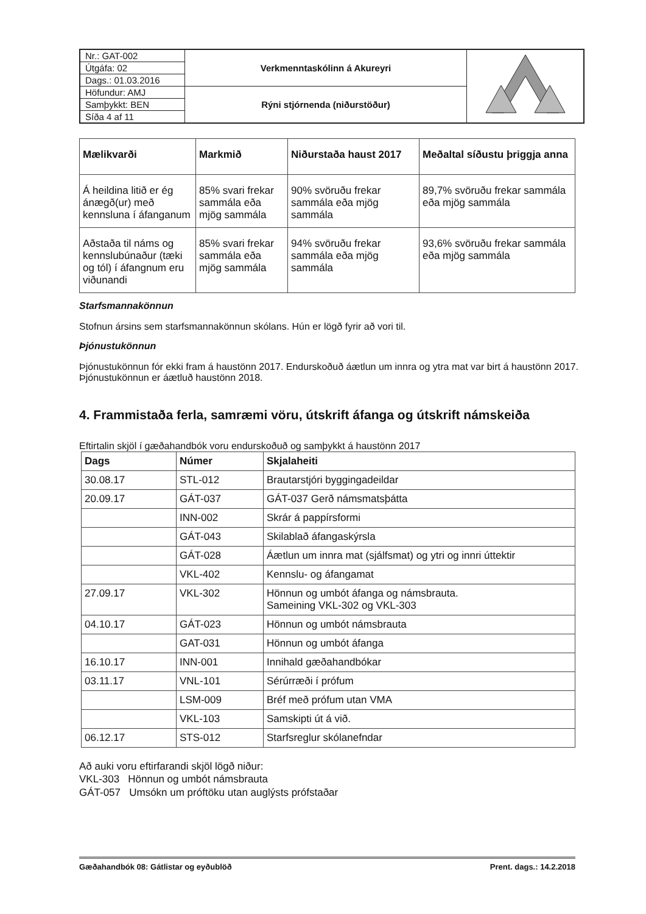| Nr.: GAT-002 | Verkmenntaskólinn á Akureyri | |
| Útgáfa: 02 | | |
| Dags.: 01.03.2016 | | |
| Höfundur: AMJ | Rýni stjórnenda (niðurstöður) | |
| Samþykkt: BEN | | |
| Síða 4 af 11 | | |
| Mælikvarði | Markmið | Niðurstaða haust 2017 | Meðaltal síðustu þriggja anna |
| --- | --- | --- | --- |
| Á heildina litið er ég ánægð(ur) með kennsluna í áfanganum | 85% svari frekar sammála eða mjög sammála | 90% svöruðu frekar sammála eða mjög sammála | 89,7% svöruðu frekar sammála eða mjög sammála |
| Aðstaða til náms og kennslubúnaður (tæki og tól) í áfangnum eru viðunandi | 85% svari frekar sammála eða mjög sammála | 94% svöruðu frekar sammála eða mjög sammála | 93,6% svöruðu frekar sammála eða mjög sammála |
Starfsmannakönnun
Stofnun ársins sem starfsmannakönnun skólans. Hún er lögð fyrir að vori til.
Þjónustukönnun
Þjónustukönnun fór ekki fram á haustönn 2017. Endurskoðuð áætlun um innra og ytra mat var birt á haustönn 2017. Þjónustukönnun er áætluð haustönn 2018.
4. Frammistaða ferla, samræmi vöru, útskrift áfanga og útskrift námskeiða
Eftirtalin skjöl í gæðahandbók voru endurskoðuð og samþykkt á haustönn 2017
| Dags | Númer | Skjalaheiti |
| --- | --- | --- |
| 30.08.17 | STL-012 | Brautarstjóri byggingadeildar |
| 20.09.17 | GÁT-037 | GÁT-037 Gerð námsmatsþátta |
| | INN-002 | Skrár á pappírsformi |
| | GÁT-043 | Skilablað áfangaskýrsla |
| | GÁT-028 | Áætlun um innra mat (sjálfsmat) og ytri og innri úttektir |
| | VKL-402 | Kennslu- og áfangamat |
| 27.09.17 | VKL-302 | Hönnun og umbót áfanga og námsbrauta. Sameining VKL-302 og VKL-303 |
| 04.10.17 | GÁT-023 | Hönnun og umbót námsbrauta |
| | GAT-031 | Hönnun og umbót áfanga |
| 16.10.17 | INN-001 | Innihald gæðahandbókar |
| 03.11.17 | VNL-101 | Sérúrræði í prófum |
| | LSM-009 | Bréf með prófum utan VMA |
| | VKL-103 | Samskipti út á við. |
| 06.12.17 | STS-012 | Starfsreglur skólanefndar |
Að auki voru eftirfarandi skjöl lögð niður:
VKL-303 Hönnun og umbót námsbrauta
GÁT-057 Umsókn um próftöku utan auglýsts prófstaðar
Gæðahandbók 08: Gátlistar og eyðublöð Prent. dags.: 14.2.2018